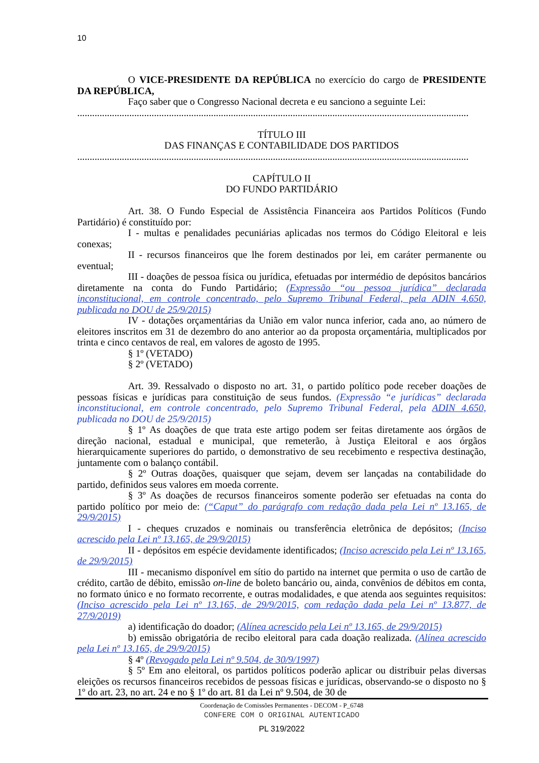10
O VICE-PRESIDENTE DA REPÚBLICA no exercício do cargo de PRESIDENTE DA REPÚBLICA,
Faço saber que o Congresso Nacional decreta e eu sanciono a seguinte Lei:
..............................................................................................................................................................
TÍTULO III
DAS FINANÇAS E CONTABILIDADE DOS PARTIDOS
..............................................................................................................................................................
CAPÍTULO II
DO FUNDO PARTIDÁRIO
Art. 38. O Fundo Especial de Assistência Financeira aos Partidos Políticos (Fundo Partidário) é constituído por:
I - multas e penalidades pecuniárias aplicadas nos termos do Código Eleitoral e leis conexas;
II - recursos financeiros que lhe forem destinados por lei, em caráter permanente ou eventual;
III - doações de pessoa física ou jurídica, efetuadas por intermédio de depósitos bancários diretamente na conta do Fundo Partidário; (Expressão “ou pessoa jurídica” declarada inconstitucional, em controle concentrado, pelo Supremo Tribunal Federal, pela ADIN 4.650, publicada no DOU de 25/9/2015)
IV - dotações orçamentárias da União em valor nunca inferior, cada ano, ao número de eleitores inscritos em 31 de dezembro do ano anterior ao da proposta orçamentária, multiplicados por trinta e cinco centavos de real, em valores de agosto de 1995.
§ 1º (VETADO)
§ 2º (VETADO)
Art. 39. Ressalvado o disposto no art. 31, o partido político pode receber doações de pessoas físicas e jurídicas para constituição de seus fundos. (Expressão “e jurídicas” declarada inconstitucional, em controle concentrado, pelo Supremo Tribunal Federal, pela ADIN 4.650, publicada no DOU de 25/9/2015)
§ 1º As doações de que trata este artigo podem ser feitas diretamente aos órgãos de direção nacional, estadual e municipal, que remeterão, à Justiça Eleitoral e aos órgãos hierarquicamente superiores do partido, o demonstrativo de seu recebimento e respectiva destinação, juntamente com o balanço contábil.
§ 2º Outras doações, quaisquer que sejam, devem ser lançadas na contabilidade do partido, definidos seus valores em moeda corrente.
§ 3º As doações de recursos financeiros somente poderão ser efetuadas na conta do partido político por meio de: (“Caput” do parágrafo com redação dada pela Lei nº 13.165, de 29/9/2015)
I - cheques cruzados e nominais ou transferência eletrônica de depósitos; (Inciso acrescido pela Lei nº 13.165, de 29/9/2015)
II - depósitos em espécie devidamente identificados; (Inciso acrescido pela Lei nº 13.165, de 29/9/2015)
III - mecanismo disponível em sítio do partido na internet que permita o uso de cartão de crédito, cartão de débito, emissão on-line de boleto bancário ou, ainda, convênios de débitos em conta, no formato único e no formato recorrente, e outras modalidades, e que atenda aos seguintes requisitos: (Inciso acrescido pela Lei nº 13.165, de 29/9/2015, com redação dada pela Lei nº 13.877, de 27/9/2019)
a) identificação do doador; (Alínea acrescido pela Lei nº 13.165, de 29/9/2015)
b) emissão obrigatória de recibo eleitoral para cada doação realizada. (Alínea acrescido pela Lei nº 13.165, de 29/9/2015)
§ 4º (Revogado pela Lei nº 9.504, de 30/9/1997)
§ 5º Em ano eleitoral, os partidos políticos poderão aplicar ou distribuir pelas diversas eleições os recursos financeiros recebidos de pessoas físicas e jurídicas, observando-se o disposto no § 1º do art. 23, no art. 24 e no § 1º do art. 81 da Lei nº 9.504, de 30 de
Coordenação de Comissões Permanentes - DECOM - P_6748
CONFERE COM O ORIGINAL AUTENTICADO
PL 319/2022